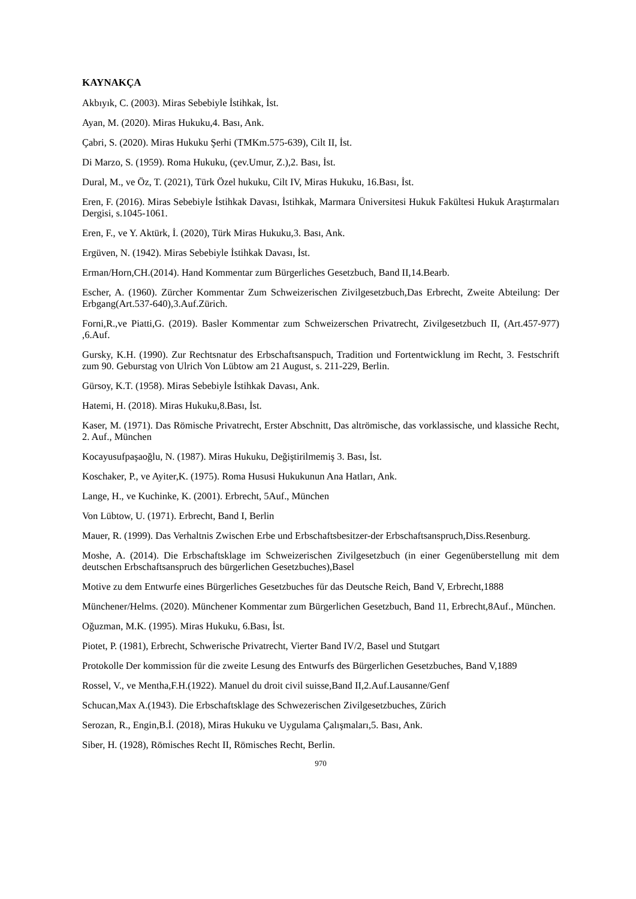KAYNAKÇA
Akbıyık, C. (2003). Miras Sebebiyle İstihkak, İst.
Ayan, M. (2020). Miras Hukuku,4. Bası, Ank.
Çabri, S. (2020). Miras Hukuku Şerhi (TMKm.575-639), Cilt II, İst.
Di Marzo, S. (1959). Roma Hukuku, (çev.Umur, Z.),2. Bası, İst.
Dural, M., ve Öz, T. (2021), Türk Özel hukuku, Cilt IV, Miras Hukuku, 16.Bası, İst.
Eren, F. (2016). Miras Sebebiyle İstihkak Davası, İstihkak, Marmara Üniversitesi Hukuk Fakültesi Hukuk Araştırmaları Dergisi, s.1045-1061.
Eren, F., ve Y. Aktürk, İ. (2020), Türk Miras Hukuku,3. Bası, Ank.
Ergüven, N. (1942). Miras Sebebiyle İstihkak Davası, İst.
Erman/Horn,CH.(2014). Hand Kommentar zum Bürgerliches Gesetzbuch, Band II,14.Bearb.
Escher, A. (1960). Zürcher Kommentar Zum Schweizerischen Zivilgesetzbuch,Das Erbrecht, Zweite Abteilung: Der Erbgang(Art.537-640),3.Auf.Zürich.
Forni,R.,ve Piatti,G. (2019). Basler Kommentar zum Schweizerschen Privatrecht, Zivilgesetzbuch II, (Art.457-977) ,6.Auf.
Gursky, K.H. (1990). Zur Rechtsnatur des Erbschaftsanspuch, Tradition und Fortentwicklung im Recht, 3. Festschrift zum 90. Geburstag von Ulrich Von Lübtow am 21 August, s. 211-229, Berlin.
Gürsoy, K.T. (1958). Miras Sebebiyle İstihkak Davası, Ank.
Hatemi, H. (2018). Miras Hukuku,8.Bası, İst.
Kaser, M. (1971). Das Römische Privatrecht, Erster Abschnitt, Das altrömische, das vorklassische, und klassiche Recht, 2. Auf., München
Kocayusufpaşaoğlu, N. (1987). Miras Hukuku, Değiştirilmemiş 3. Bası, İst.
Koschaker, P., ve Ayiter,K. (1975). Roma Hususi Hukukunun Ana Hatları, Ank.
Lange, H., ve Kuchinke, K. (2001). Erbrecht, 5Auf., München
Von Lübtow, U. (1971). Erbrecht, Band I, Berlin
Mauer, R. (1999). Das Verhaltnis Zwischen Erbe und Erbschaftsbesitzer-der Erbschaftsanspruch,Diss.Resenburg.
Moshe, A. (2014). Die Erbschaftsklage im Schweizerischen Zivilgesetzbuch (in einer Gegenüberstellung mit dem deutschen Erbschaftsanspruch des bürgerlichen Gesetzbuches),Basel
Motive zu dem Entwurfe eines Bürgerliches Gesetzbuches für das Deutsche Reich, Band V, Erbrecht,1888
Münchener/Helms. (2020). Münchener Kommentar zum Bürgerlichen Gesetzbuch, Band 11, Erbrecht,8Auf., München.
Oğuzman, M.K. (1995). Miras Hukuku, 6.Bası, İst.
Piotet, P. (1981), Erbrecht, Schwerische Privatrecht, Vierter Band IV/2, Basel und Stutgart
Protokolle Der kommission für die zweite Lesung des Entwurfs des Bürgerlichen Gesetzbuches, Band V,1889
Rossel, V., ve Mentha,F.H.(1922). Manuel du droit civil suisse,Band II,2.Auf.Lausanne/Genf
Schucan,Max A.(1943). Die Erbschaftsklage des Schwezerischen Zivilgesetzbuches, Zürich
Serozan, R., Engin,B.İ. (2018), Miras Hukuku ve Uygulama Çalışmaları,5. Bası, Ank.
Siber, H. (1928), Römisches Recht II, Römisches Recht, Berlin.
970